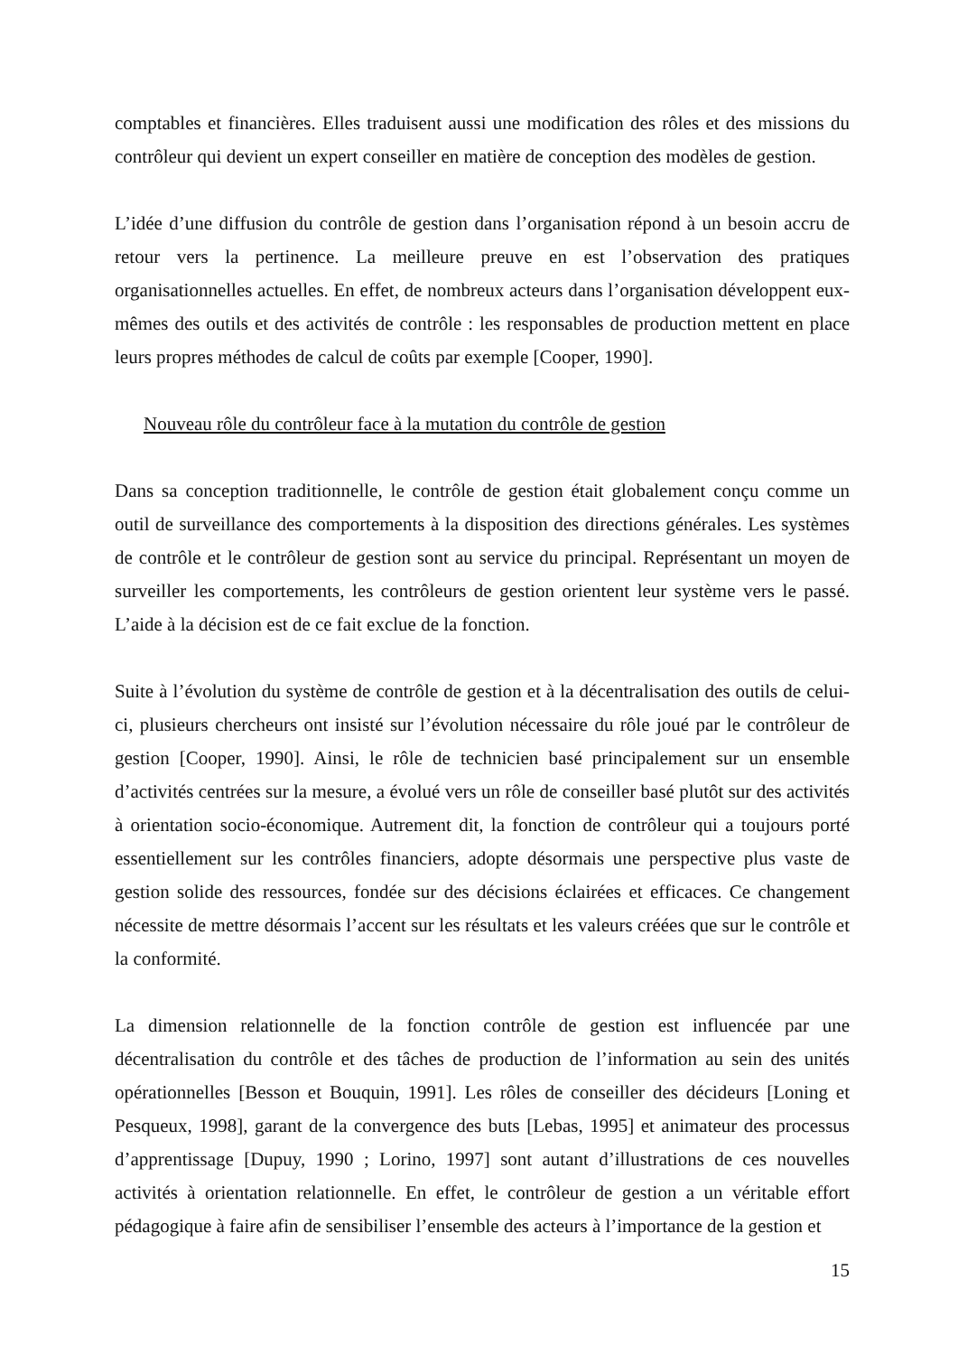comptables et financières. Elles traduisent aussi une modification des rôles et des missions du contrôleur qui devient un expert conseiller en matière de conception des modèles de gestion.
L’idée d’une diffusion du contrôle de gestion dans l’organisation répond à un besoin accru de retour vers la pertinence. La meilleure preuve en est l’observation des pratiques organisationnelles actuelles. En effet, de nombreux acteurs dans l’organisation développent eux-mêmes des outils et des activités de contrôle : les responsables de production mettent en place leurs propres méthodes de calcul de coûts par exemple [Cooper, 1990].
Nouveau rôle du contrôleur face à la mutation du contrôle de gestion
Dans sa conception traditionnelle, le contrôle de gestion était globalement conçu comme un outil de surveillance des comportements à la disposition des directions générales. Les systèmes de contrôle et le contrôleur de gestion sont au service du principal. Représentant un moyen de surveiller les comportements, les contrôleurs de gestion orientent leur système vers le passé. L’aide à la décision est de ce fait exclue de la fonction.
Suite à l’évolution du système de contrôle de gestion et à la décentralisation des outils de celui-ci, plusieurs chercheurs ont insisté sur l’évolution nécessaire du rôle joué par le contrôleur de gestion [Cooper, 1990]. Ainsi, le rôle de technicien basé principalement sur un ensemble d’activités centrées sur la mesure, a évolué vers un rôle de conseiller basé plutôt sur des activités à orientation socio-économique. Autrement dit, la fonction de contrôleur qui a toujours porté essentiellement sur les contrôles financiers, adopte désormais une perspective plus vaste de gestion solide des ressources, fondée sur des décisions éclairées et efficaces. Ce changement nécessite de mettre désormais l’accent sur les résultats et les valeurs créées que sur le contrôle et la conformité.
La dimension relationnelle de la fonction contrôle de gestion est influencée par une décentralisation du contrôle et des tâches de production de l’information au sein des unités opérationnelles [Besson et Bouquin, 1991]. Les rôles de conseiller des décideurs [Loning et Pesqueux, 1998], garant de la convergence des buts [Lebas, 1995] et animateur des processus d’apprentissage [Dupuy, 1990 ; Lorino, 1997] sont autant d’illustrations de ces nouvelles activités à orientation relationnelle. En effet, le contrôleur de gestion a un véritable effort pédagogique à faire afin de sensibiliser l’ensemble des acteurs à l’importance de la gestion et
15